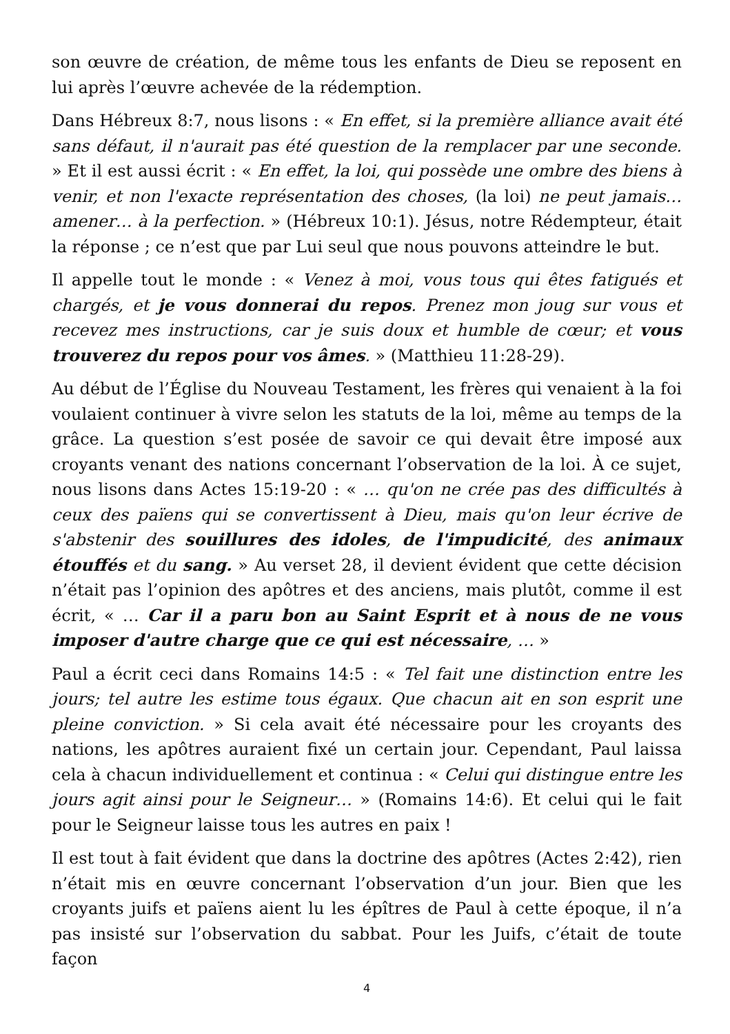son œuvre de création, de même tous les enfants de Dieu se reposent en lui après l’œuvre achevée de la rédemption.
Dans Hébreux 8:7, nous lisons : « En effet, si la première alliance avait été sans défaut, il n'aurait pas été question de la remplacer par une seconde. » Et il est aussi écrit : « En effet, la loi, qui possède une ombre des biens à venir, et non l'exacte représentation des choses, (la loi) ne peut jamais… amener… à la perfection. » (Hébreux 10:1). Jésus, notre Rédempteur, était la réponse ; ce n’est que par Lui seul que nous pouvons atteindre le but.
Il appelle tout le monde : « Venez à moi, vous tous qui êtes fatigués et chargés, et je vous donnerai du repos. Prenez mon joug sur vous et recevez mes instructions, car je suis doux et humble de cœur; et vous trouverez du repos pour vos âmes. » (Matthieu 11:28-29).
Au début de l’Église du Nouveau Testament, les frères qui venaient à la foi voulaient continuer à vivre selon les statuts de la loi, même au temps de la grâce. La question s’est posée de savoir ce qui devait être imposé aux croyants venant des nations concernant l’observation de la loi. À ce sujet, nous lisons dans Actes 15:19-20 : « … qu'on ne crée pas des difficultés à ceux des païens qui se convertissent à Dieu, mais qu'on leur écrive de s'abstenir des souillures des idoles, de l'impudicité, des animaux étouffés et du sang. » Au verset 28, il devient évident que cette décision n’était pas l’opinion des apôtres et des anciens, mais plutôt, comme il est écrit, « … Car il a paru bon au Saint Esprit et à nous de ne vous imposer d'autre charge que ce qui est nécessaire, … »
Paul a écrit ceci dans Romains 14:5 : « Tel fait une distinction entre les jours; tel autre les estime tous égaux. Que chacun ait en son esprit une pleine conviction. » Si cela avait été nécessaire pour les croyants des nations, les apôtres auraient fixé un certain jour. Cependant, Paul laissa cela à chacun individuellement et continua : « Celui qui distingue entre les jours agit ainsi pour le Seigneur… » (Romains 14:6). Et celui qui le fait pour le Seigneur laisse tous les autres en paix !
Il est tout à fait évident que dans la doctrine des apôtres (Actes 2:42), rien n’était mis en œuvre concernant l’observation d’un jour. Bien que les croyants juifs et païens aient lu les épîtres de Paul à cette époque, il n’a pas insisté sur l’observation du sabbat. Pour les Juifs, c’était de toute façon
4